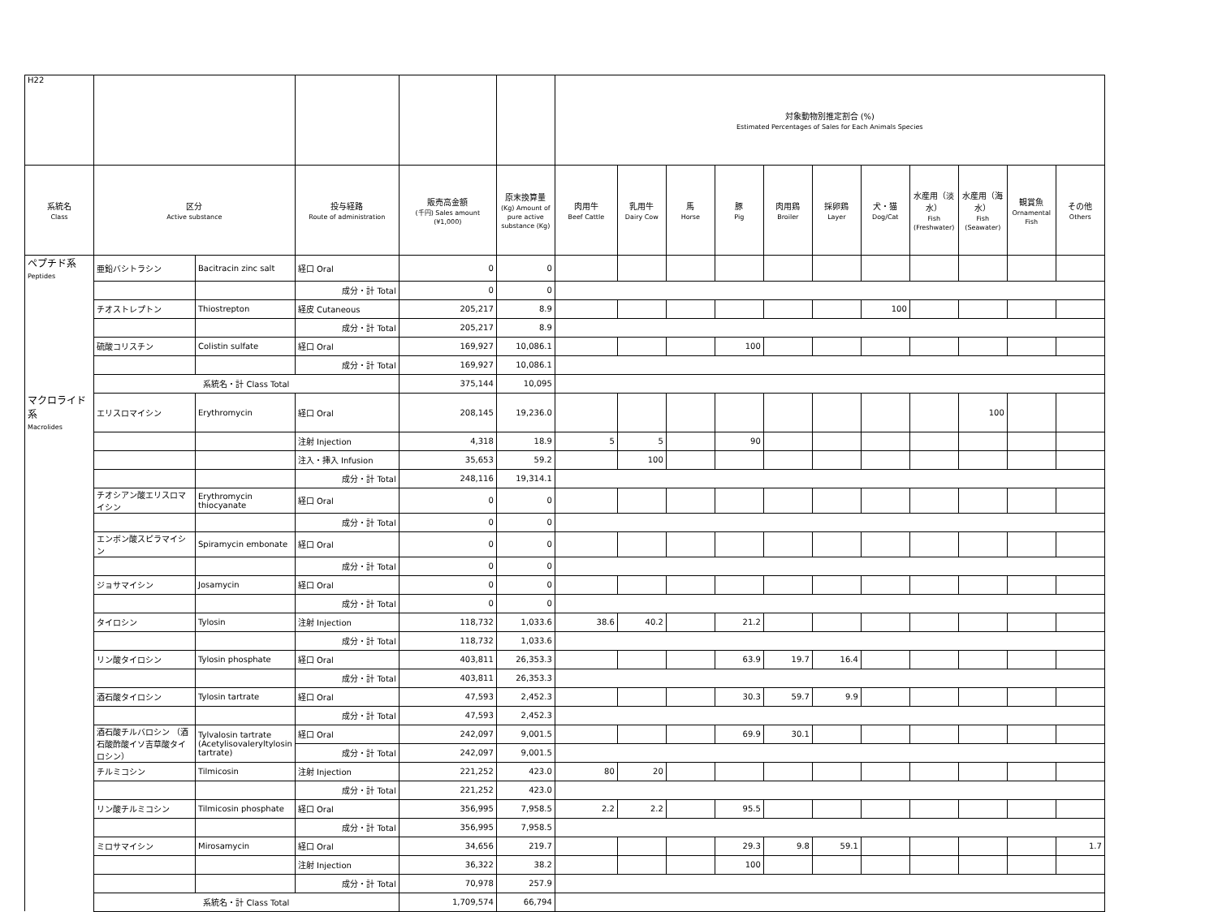| H22 | | | | | | 対象動物別推定割合 (%) Estimated Percentages of Sales for Each Animals Species | | | | | | | | | | |
| --- | --- | --- | --- | --- | --- | --- | --- | --- | --- | --- | --- | --- | --- | --- | --- | --- |
| 系統名 Class | 区分 Active substance | | 投与経路 Route of administration | 販売高金額 (千円) Sales amount (¥1,000) | 原末換算量 (Kg) Amount of pure active substance (Kg) | 肉用牛 Beef Cattle | 乳用牛 Dairy Cow | 馬 Horse | 豚 Pig | 肉用鶏 Broiler | 採卵鶏 Layer | 犬・猫 Dog/Cat | 水産用（淡水） Fish (Freshwater) | 水産用（海水） Fish (Seawater) | 観賞魚 Ornamental Fish | その他 Others |
| ペプチド系 Peptides | 亜鉛バシトラシン | Bacitracin zinc salt | 経口 Oral | 0 | 0 | | | | | | | | | | | |
| | | | 成分・計 Total | 0 | 0 | | | | | | | | | | | |
| | チオストレプトン | Thiostrepton | 経皮 Cutaneous | 205,217 | 8.9 | | | | | | | 100 | | | | |
| | | | 成分・計 Total | 205,217 | 8.9 | | | | | | | | | | | |
| | 硫酸コリスチン | Colistin sulfate | 経口 Oral | 169,927 | 10,086.1 | | | | 100 | | | | | | | |
| | | | 成分・計 Total | 169,927 | 10,086.1 | | | | | | | | | | | |
| | 系統名・計 Class Total | | | 375,144 | 10,095 | | | | | | | | | | | |
| マクロライド系 Macrolides | エリスロマイシン | Erythromycin | 経口 Oral | 208,145 | 19,236.0 | | | | | | | | | 100 | | |
| | | | 注射 Injection | 4,318 | 18.9 | 5 | 5 | | 90 | | | | | | | |
| | | | 注入・挿入 Infusion | 35,653 | 59.2 | | 100 | | | | | | | | | |
| | | | 成分・計 Total | 248,116 | 19,314.1 | | | | | | | | | | | |
| | チオシアン酸エリスロマイシン | Erythromycin thiocyanate | 経口 Oral | 0 | 0 | | | | | | | | | | | |
| | | | 成分・計 Total | 0 | 0 | | | | | | | | | | | |
| | エンボン酸スピラマイシン | Spiramycin embonate | 経口 Oral | 0 | 0 | | | | | | | | | | | |
| | | | 成分・計 Total | 0 | 0 | | | | | | | | | | | |
| | ジョサマイシン | Josamycin | 経口 Oral | 0 | 0 | | | | | | | | | | | |
| | | | 成分・計 Total | 0 | 0 | | | | | | | | | | | |
| | タイロシン | Tylosin | 注射 Injection | 118,732 | 1,033.6 | 38.6 | 40.2 | | 21.2 | | | | | | | |
| | | | 成分・計 Total | 118,732 | 1,033.6 | | | | | | | | | | | |
| | リン酸タイロシン | Tylosin phosphate | 経口 Oral | 403,811 | 26,353.3 | | | | 63.9 | 19.7 | 16.4 | | | | | |
| | | | 成分・計 Total | 403,811 | 26,353.3 | | | | | | | | | | | |
| | 酒石酸タイロシン | Tylosin tartrate | 経口 Oral | 47,593 | 2,452.3 | | | | 30.3 | 59.7 | 9.9 | | | | | |
| | | | 成分・計 Total | 47,593 | 2,452.3 | | | | | | | | | | | |
| | 酒石酸チルバロシン （酒石酸酢酸イソ吉草酸タイロシン） | Tylvalosin tartrate (Acetylisovaleryltylosin tartrate) | 経口 Oral | 242,097 | 9,001.5 | | | | 69.9 | 30.1 | | | | | | |
| | | | 成分・計 Total | 242,097 | 9,001.5 | | | | | | | | | | | |
| | チルミコシン | Tilmicosin | 注射 Injection | 221,252 | 423.0 | 80 | 20 | | | | | | | | | |
| | | | 成分・計 Total | 221,252 | 423.0 | | | | | | | | | | | |
| | リン酸チルミコシン | Tilmicosin phosphate | 経口 Oral | 356,995 | 7,958.5 | 2.2 | 2.2 | | 95.5 | | | | | | | |
| | | | 成分・計 Total | 356,995 | 7,958.5 | | | | | | | | | | | |
| | ミロサマイシン | Mirosamycin | 経口 Oral | 34,656 | 219.7 | | | | 29.3 | 9.8 | 59.1 | | | | | 1.7 |
| | | | 注射 Injection | 36,322 | 38.2 | | | | 100 | | | | | | | |
| | | | 成分・計 Total | 70,978 | 257.9 | | | | | | | | | | | |
| | 系統名・計 Class Total | | | 1,709,574 | 66,794 | | | | | | | | | | | |